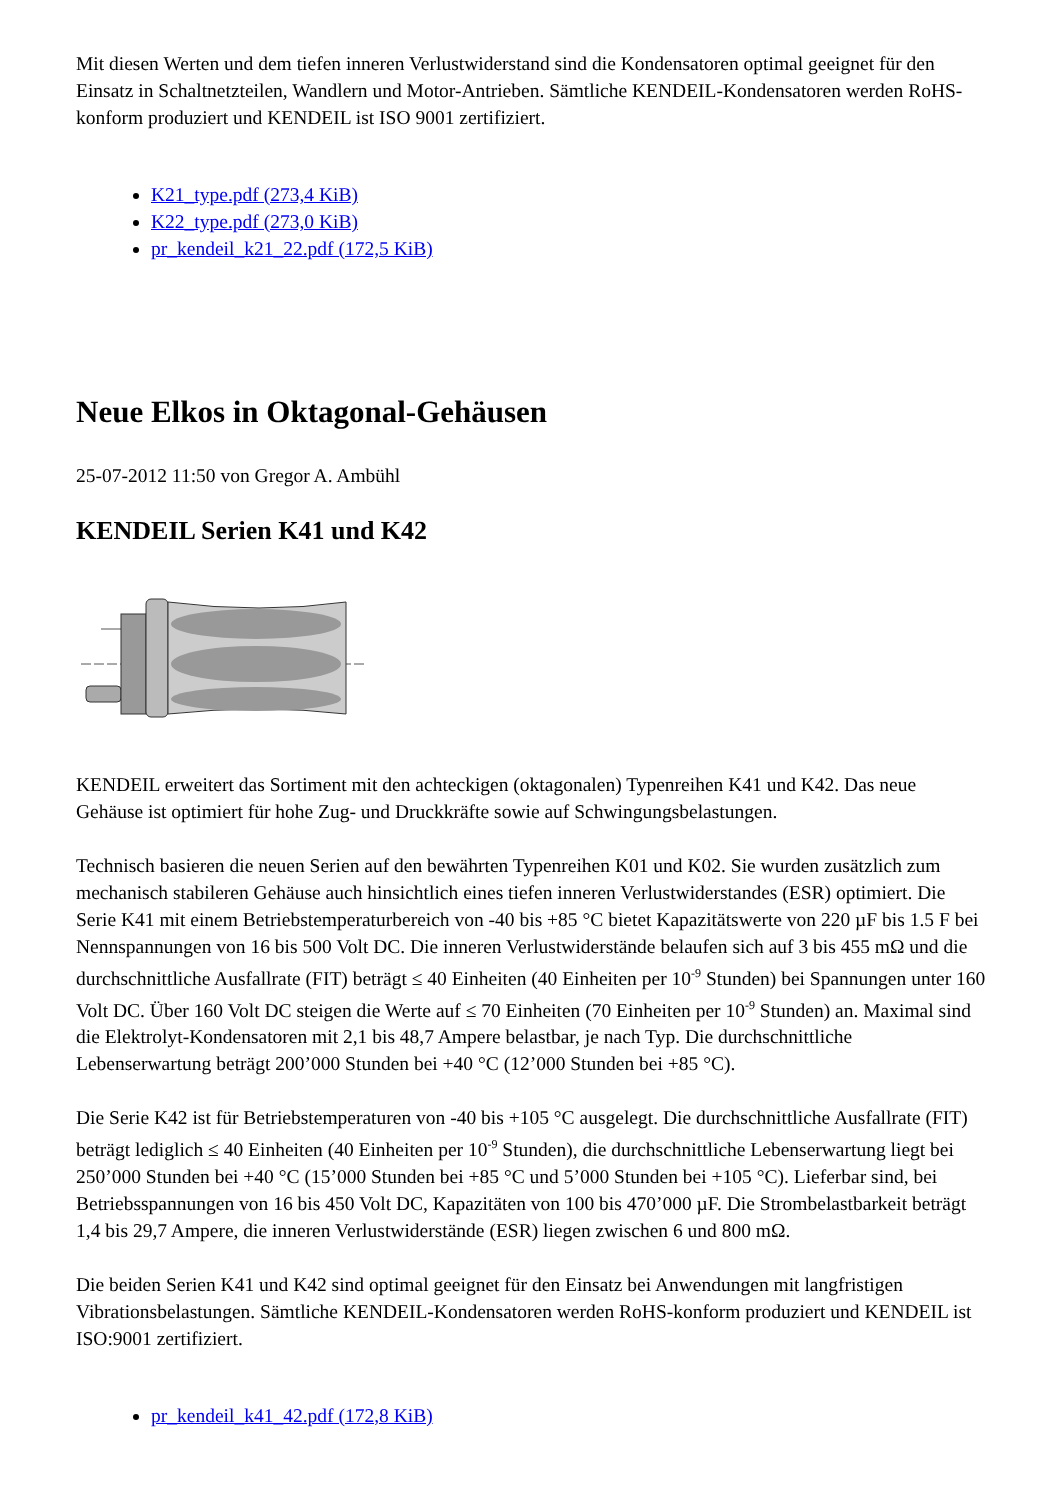Mit diesen Werten und dem tiefen inneren Verlustwiderstand sind die Kondensatoren optimal geeignet für den Einsatz in Schaltnetzteilen, Wandlern und Motor-Antrieben. Sämtliche KENDEIL-Kondensatoren werden RoHS-konform produziert und KENDEIL ist ISO 9001 zertifiziert.
K21_type.pdf (273,4 KiB)
K22_type.pdf (273,0 KiB)
pr_kendeil_k21_22.pdf (172,5 KiB)
Neue Elkos in Oktagonal-Gehäusen
25-07-2012 11:50 von Gregor A. Ambühl
KENDEIL Serien K41 und K42
KENDEIL erweitert das Sortiment mit den achteckigen (oktagonalen) Typenreihen K41 und K42. Das neue Gehäuse ist optimiert für hohe Zug- und Druckkräfte sowie auf Schwingungsbelastungen.
Technisch basieren die neuen Serien auf den bewährten Typenreihen K01 und K02. Sie wurden zusätzlich zum mechanisch stabileren Gehäuse auch hinsichtlich eines tiefen inneren Verlustwiderstandes (ESR) optimiert. Die Serie K41 mit einem Betriebstemperaturbereich von -40 bis +85 °C bietet Kapazitätswerte von 220 µF bis 1.5 F bei Nennspannungen von 16 bis 500 Volt DC. Die inneren Verlustwiderstände belaufen sich auf 3 bis 455 mΩ und die durchschnittliche Ausfallrate (FIT) beträgt ≤ 40 Einheiten (40 Einheiten per 10<sup>-9</sup> Stunden) bei Spannungen unter 160 Volt DC. Über 160 Volt DC steigen die Werte auf ≤ 70 Einheiten (70 Einheiten per 10<sup>-9</sup> Stunden) an. Maximal sind die Elektrolyt-Kondensatoren mit 2,1 bis 48,7 Ampere belastbar, je nach Typ. Die durchschnittliche Lebenserwartung beträgt 200’000 Stunden bei +40 °C (12’000 Stunden bei +85 °C).
Die Serie K42 ist für Betriebstemperaturen von -40 bis +105 °C ausgelegt. Die durchschnittliche Ausfallrate (FIT) beträgt lediglich ≤ 40 Einheiten (40 Einheiten per 10<sup>-9</sup> Stunden), die durchschnittliche Lebenserwartung liegt bei 250’000 Stunden bei +40 °C (15’000 Stunden bei +85 °C und 5’000 Stunden bei +105 °C). Lieferbar sind, bei Betriebsspannungen von 16 bis 450 Volt DC, Kapazitäten von 100 bis 470’000 µF. Die Strombelastbarkeit beträgt 1,4 bis 29,7 Ampere, die inneren Verlustwiderstände (ESR) liegen zwischen 6 und 800 mΩ.
Die beiden Serien K41 und K42 sind optimal geeignet für den Einsatz bei Anwendungen mit langfristigen Vibrationsbelastungen. Sämtliche KENDEIL-Kondensatoren werden RoHS-konform produziert und KENDEIL ist ISO:9001 zertifiziert.
pr_kendeil_k41_42.pdf (172,8 KiB)